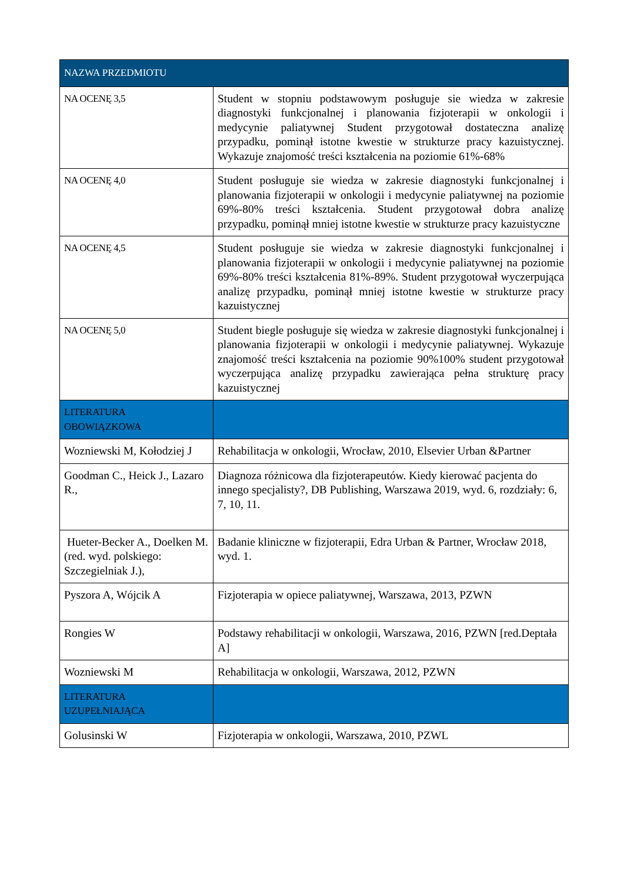| NAZWA PRZEDMIOTU | |
| --- | --- |
| NA OCENĘ 3,5 | Student w stopniu podstawowym posługuje sie wiedza w zakresie diagnostyki funkcjonalnej i planowania fizjoterapii w onkologii i medycynie paliatywnej Student przygotował dostateczna analizę przypadku, pominął istotne kwestie w strukturze pracy kazuistycznej. Wykazuje znajomość treści kształcenia na poziomie 61%-68% |
| NA OCENĘ 4,0 | Student posługuje sie wiedza w zakresie diagnostyki funkcjonalnej i planowania fizjoterapii w onkologii i medycynie paliatywnej na poziomie 69%-80% treści kształcenia. Student przygotował dobra analizę przypadku, pominął mniej istotne kwestie w strukturze pracy kazuistyczne |
| NA OCENĘ 4,5 | Student posługuje sie wiedza w zakresie diagnostyki funkcjonalnej i planowania fizjoterapii w onkologii i medycynie paliatywnej na poziomie 69%-80% treści kształcenia 81%-89%. Student przygotował wyczerpująca analizę przypadku, pominął mniej istotne kwestie w strukturze pracy kazuistycznej |
| NA OCENĘ 5,0 | Student biegle posługuje się wiedza w zakresie diagnostyki funkcjonalnej i planowania fizjoterapii w onkologii i medycynie paliatywnej. Wykazuje znajomość treści kształcenia na poziomie 90%100% student przygotował wyczerpująca analizę przypadku zawierająca pełna strukturę pracy kazuistycznej |
| LITERATURA OBOWIĄZKOWA | |
| Wozniewski M, Kołodziej J | Rehabilitacja w onkologii, Wrocław, 2010, Elsevier Urban &Partner |
| Goodman C., Heick J., Lazaro R., | Diagnoza różnicowa dla fizjoterapeutów. Kiedy kierować pacjenta do innego specjalisty?, DB Publishing, Warszawa 2019, wyd. 6, rozdziały: 6, 7, 10, 11. |
| Hueter-Becker A., Doelken M. (red. wyd. polskiego: Szczegielniak J.), | Badanie kliniczne w fizjoterapii, Edra Urban & Partner, Wrocław 2018, wyd. 1. |
| Pyszora A, Wójcik A | Fizjoterapia w opiece paliatywnej, Warszawa, 2013, PZWN |
| Rongies W | Podstawy rehabilitacji w onkologii, Warszawa, 2016, PZWN [red.Deptała A] |
| Wozniewski M | Rehabilitacja w onkologii, Warszawa, 2012, PZWN |
| LITERATURA UZUPEŁNIAJĄCA | |
| Golusinski W | Fizjoterapia w onkologii, Warszawa, 2010, PZWL |